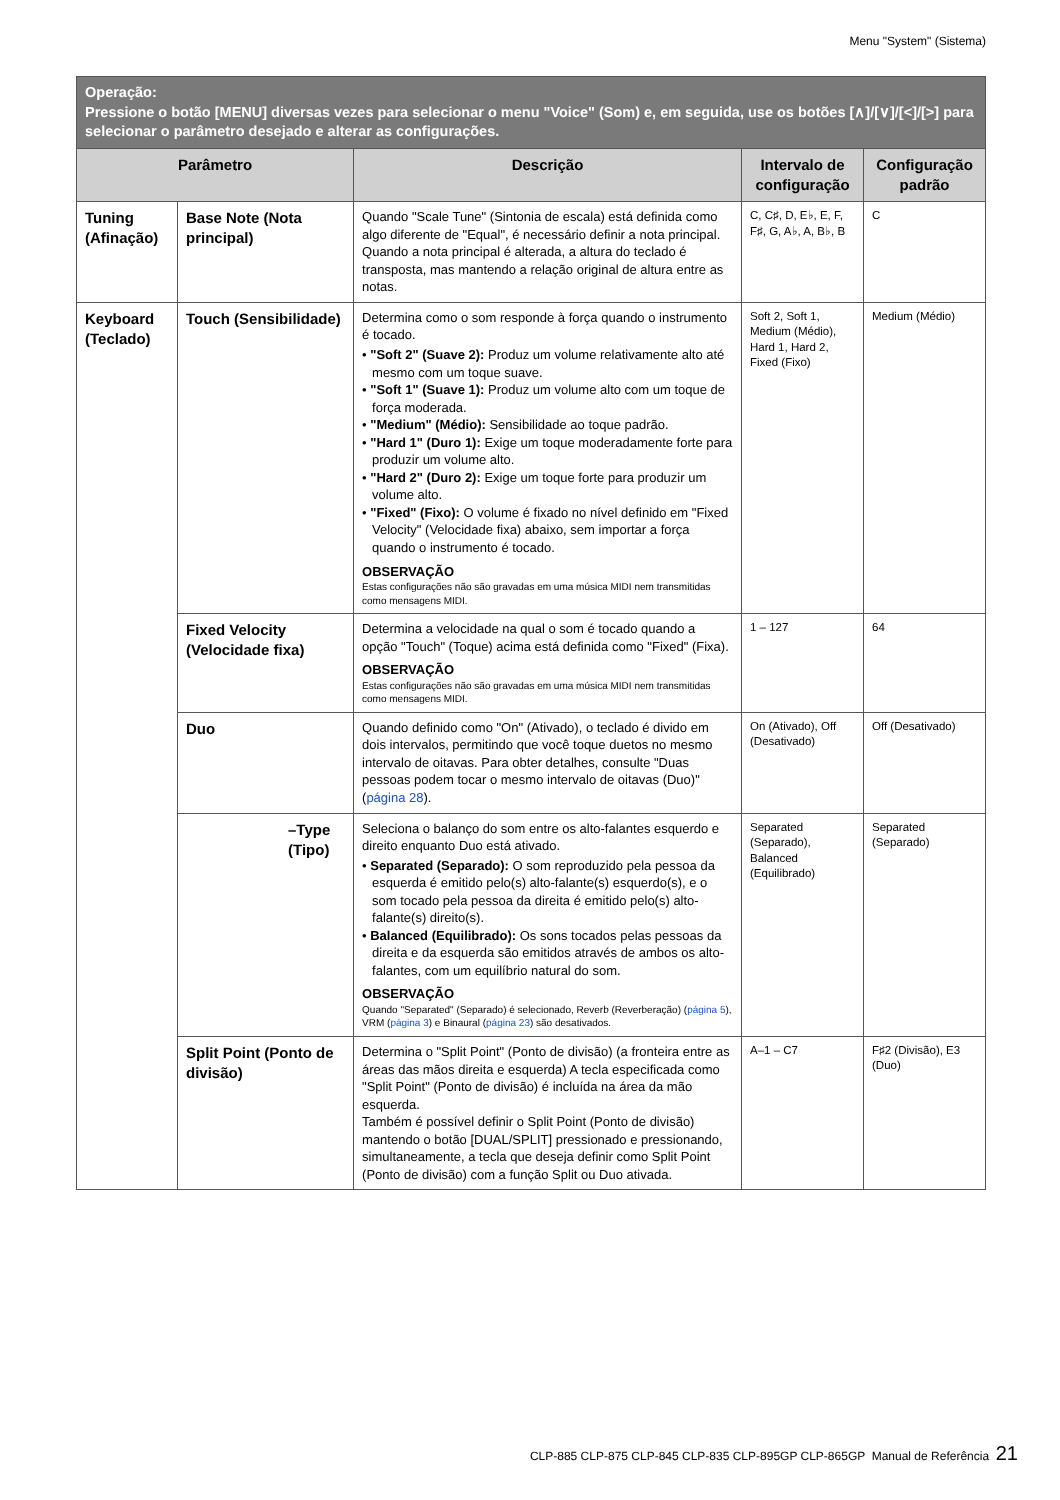Menu "System" (Sistema)
| Operação: Pressione o botão [MENU] diversas vezes para selecionar o menu "Voice" (Som) e, em seguida, use os botões [∧]/[∨]/[<]/[>] para selecionar o parâmetro desejado e alterar as configurações. | | | | |
| Parâmetro | | Descrição | Intervalo de configuração | Configuração padrão |
| Tuning (Afinação) | Base Note (Nota principal) | Quando "Scale Tune" (Sintonia de escala) está definida como algo diferente de "Equal", é necessário definir a nota principal. Quando a nota principal é alterada, a altura do teclado é transposta, mas mantendo a relação original de altura entre as notas. | C, C♯, D, E♭, E, F, F♯, G, A♭, A, B♭, B | C |
| Keyboard (Teclado) | Touch (Sensibilidade) | Determina como o som responde à força quando o instrumento é tocado. • "Soft 2" (Suave 2): Produz um volume relativamente alto até mesmo com um toque suave. • "Soft 1" (Suave 1): Produz um volume alto com um toque de força moderada. • "Medium" (Médio): Sensibilidade ao toque padrão. • "Hard 1" (Duro 1): Exige um toque moderadamente forte para produzir um volume alto. • "Hard 2" (Duro 2): Exige um toque forte para produzir um volume alto. • "Fixed" (Fixo): O volume é fixado no nível definido em "Fixed Velocity" (Velocidade fixa) abaixo, sem importar a força quando o instrumento é tocado. OBSERVAÇÃO Estas configurações não são gravadas em uma música MIDI nem transmitidas como mensagens MIDI. | Soft 2, Soft 1, Medium (Médio), Hard 1, Hard 2, Fixed (Fixo) | Medium (Médio) |
| | Fixed Velocity (Velocidade fixa) | Determina a velocidade na qual o som é tocado quando a opção "Touch" (Toque) acima está definida como "Fixed" (Fixa). OBSERVAÇÃO Estas configurações não são gravadas em uma música MIDI nem transmitidas como mensagens MIDI. | 1 – 127 | 64 |
| | Duo | Quando definido como "On" (Ativado), o teclado é divido em dois intervalos, permitindo que você toque duetos no mesmo intervalo de oitavas. Para obter detalhes, consulte "Duas pessoas podem tocar o mesmo intervalo de oitavas (Duo)" ( página 28 ). | On (Ativado), Off (Desativado) | Off (Desativado) |
| | –Type (Tipo) | Seleciona o balanço do som entre os alto-falantes esquerdo e direito enquanto Duo está ativado. • Separated (Separado): O som reproduzido pela pessoa da esquerda é emitido pelo(s) alto-falante(s) esquerdo(s), e o som tocado pela pessoa da direita é emitido pelo(s) alto-falante(s) direito(s). • Balanced (Equilibrado): Os sons tocados pelas pessoas da direita e da esquerda são emitidos através de ambos os alto-falantes, com um equilíbrio natural do som. OBSERVAÇÃO Quando "Separated" (Separado) é selecionado, Reverb (Reverberação) ( página 5 ), VRM ( página 3 ) e Binaural ( página 23 ) são desativados. | Separated (Separado), Balanced (Equilibrado) | Separated (Separado) |
| | Split Point (Ponto de divisão) | Determina o "Split Point" (Ponto de divisão) (a fronteira entre as áreas das mãos direita e esquerda) A tecla especificada como "Split Point" (Ponto de divisão) é incluída na área da mão esquerda. Também é possível definir o Split Point (Ponto de divisão) mantendo o botão [DUAL/SPLIT] pressionado e pressionando, simultaneamente, a tecla que deseja definir como Split Point (Ponto de divisão) com a função Split ou Duo ativada. | A–1 – C7 | F♯2 (Divisão), E3 (Duo) |
CLP-885 CLP-875 CLP-845 CLP-835 CLP-895GP CLP-865GP Manual de Referência 21